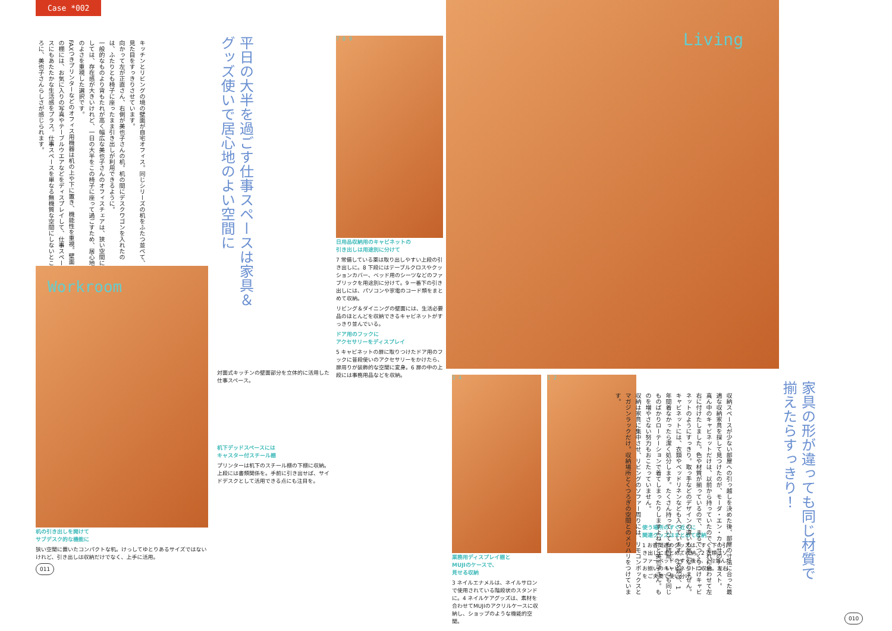Case *002
キッチンとリビングの境の壁面が自宅オフィス。同じシリーズの机をふたつ並べて、見た目をすっきりさせています。
向かって左が正直さん、右側が美也子さんの机。机の間にデスクワゴンを入れたのは、ふたりとも椅子に座ったまま引き出しが利用できるように。
一般的なものより背もたれが高く幅広な美也子さんのオフィスチェアは、狭い空間にしては、存在感が大きいけれど、一日の大半をこの椅子に座って過ごすため、居心地のよさを重視した選択です。
FAXつきプリンターなどのオフィス用機器は机の上や下に置き、機能性を重視。壁面の棚には、お気に入りの写真やテーブルウエアなどをディスプレイして、仕事スペースにもあたたかな生活感をプラス。仕事スペースを単なる無機質な空間にしないところに、美也子さんらしさが感じられます。
Workroom
机の引き出しを開けて
サブデスク的な機能に
狭い空間に置いたコンパクトな机。けっしてゆとりあるサイズではないけれど、引き出しは収納だけでなく、上手に活用。
011
平日の大半を過ごす仕事スペースは家具＆グッズ使いで居心地のよい空間に
対面式キッチンの壁面部分を立体的に活用した仕事スペース。
机下デッドスペースには
キャスター付スチール棚
プリンターは机下のスチール棚の下棚に収納。上段には書類関係を。手前に引き出せば、サイドデスクとして活用できる点にも注目を。
7 8 9
日用品収納用のキャビネットの
引き出しは用途別に分けて
7 常備している薬は取り出しやすい上段の引き出しに。8 下段にはテーブルクロスやクッションカバー、ベッド用のシーツなどのファブリックを用途別に分けて。9 一番下の引き出しには、パソコンや家電のコード類をまとめて収納。
リビング＆ダイニングの壁面には、生活必要品のほとんどを収納できるキャビネットがすっきり並んでいる。
ドア用のフックに
アクセサリーをディスプレイ
5 キャビネットの扉に取りつけたドア用のフックに普段使いのアクセサリーをかけたら、扉周りが装飾的な空間に変身。6 扉の中の上段には事務用品などを収納。
Living
3 4
業務用ディスプレイ棚と
MUJIのケースで、
見せる収納
3 ネイルエナメルは、ネイルサロンで使用されている階段状のスタンドに。4 ネイルケアグッズは、素材を合わせてMUJIのアクリルケースに収納し、ショップのような機能的空間。
1 2
使う場所のすぐ近くに
関連グッズはまとめて収納
1 お香関連のグッズは、すぐ下の引き出しにまとめて収納。2 衣類はソファーベッドのすぐ後ろ、2台並んだお揃いのキャビネットに収納。左右をご夫妻で使い分け。
家具の形が違っても同じ材質で揃えたらすっきり！
収納スペースが少ない部屋への引っ越しを決めた後、部屋の寸法に合った最適な収納家具を探して見つけたのが、モーダ・エン・カーサのチェスト。
真ん中のキャビネットだけは、以前から持っていたので、それに合わせて左右に付けたしました。色や材質が揃っているので、まるでつくりつけキャビネットのようにすっきり。取っ手などのデザインの違いも気になりません。
キャビネットには、衣類やベッドリネンなども入っています。「衣類は、1年間着なかったら潔く処分します。たくさん持っていても結局、いつも同じものばかりローテーションで着てしまったりしますよね」と美也子さん。ものを増やさない努力もおこたっていません。
収納は家具に集中させ、リビングのソファー周りには、リモコンボックスとマガジンラックだけ。収納場所とくつろぎの空間とのメリハリをつけています。
010